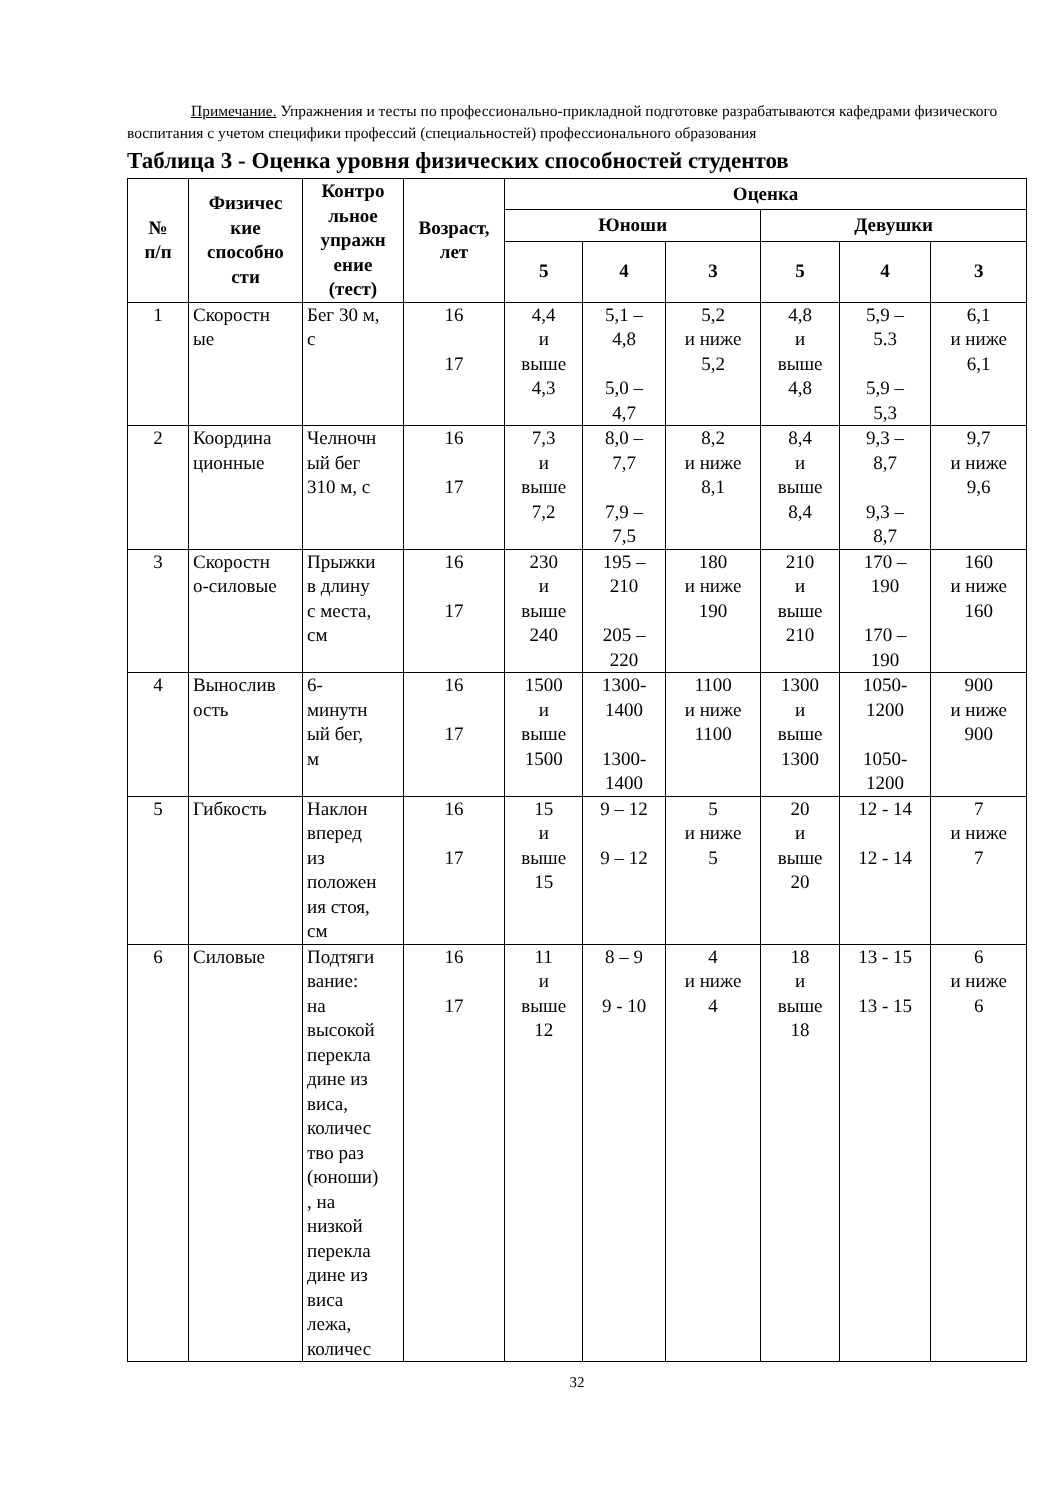Примечание. Упражнения и тесты по профессионально-прикладной подготовке разрабатываются кафедрами физического воспитания с учетом специфики профессий (специальностей) профессионального образования
Таблица 3 - Оценка уровня физических способностей студентов
| № п/п | Физичес кие способно сти | Контро льное упражн ение (тест) | Возраст, лет | Оценка | | | | | |
| --- | --- | --- | --- | --- | --- | --- | --- | --- | --- |
| | | | | Юноши | | | Девушки | | |
| | | | | 5 | 4 | 3 | 5 | 4 | 3 |
| 1 | Скоростн ые | Бег 30 м, с | 16 17 | 4,4 и выше 4,3 | 5,1 – 4,8 5,0 – 4,7 | 5,2 и ниже 5,2 | 4,8 и выше 4,8 | 5,9 – 5.3 5,9 – 5,3 | 6,1 и ниже 6,1 |
| 2 | Координа ционные | Челночн ый бег 310 м, с | 16 17 | 7,3 и выше 7,2 | 8,0 – 7,7 7,9 – 7,5 | 8,2 и ниже 8,1 | 8,4 и выше 8,4 | 9,3 – 8,7 9,3 – 8,7 | 9,7 и ниже 9,6 |
| 3 | Скоростн о-силовые | Прыжки в длину с места, см | 16 17 | 230 и выше 240 | 195 – 210 205 – 220 | 180 и ниже 190 | 210 и выше 210 | 170 – 190 170 – 190 | 160 и ниже 160 |
| 4 | Вынослив ость | 6- минутн ый бег, м | 16 17 | 1500 и выше 1500 | 1300- 1400 1300- 1400 | 1100 и ниже 1100 | 1300 и выше 1300 | 1050- 1200 1050- 1200 | 900 и ниже 900 |
| 5 | Гибкость | Наклон вперед из положен ия стоя, см | 16 17 | 15 и выше 15 | 9 – 12 9 – 12 | 5 и ниже 5 | 20 и выше 20 | 12 - 14 12 - 14 | 7 и ниже 7 |
| 6 | Силовые | Подтяги вание: на высокой перекла дине из виса, количес тво раз (юноши) , на низкой перекла дине из виса лежа, количес | 16 17 | 11 и выше 12 | 8 – 9 9 - 10 | 4 и ниже 4 | 18 и выше 18 | 13 - 15 13 - 15 | 6 и ниже 6 |
32